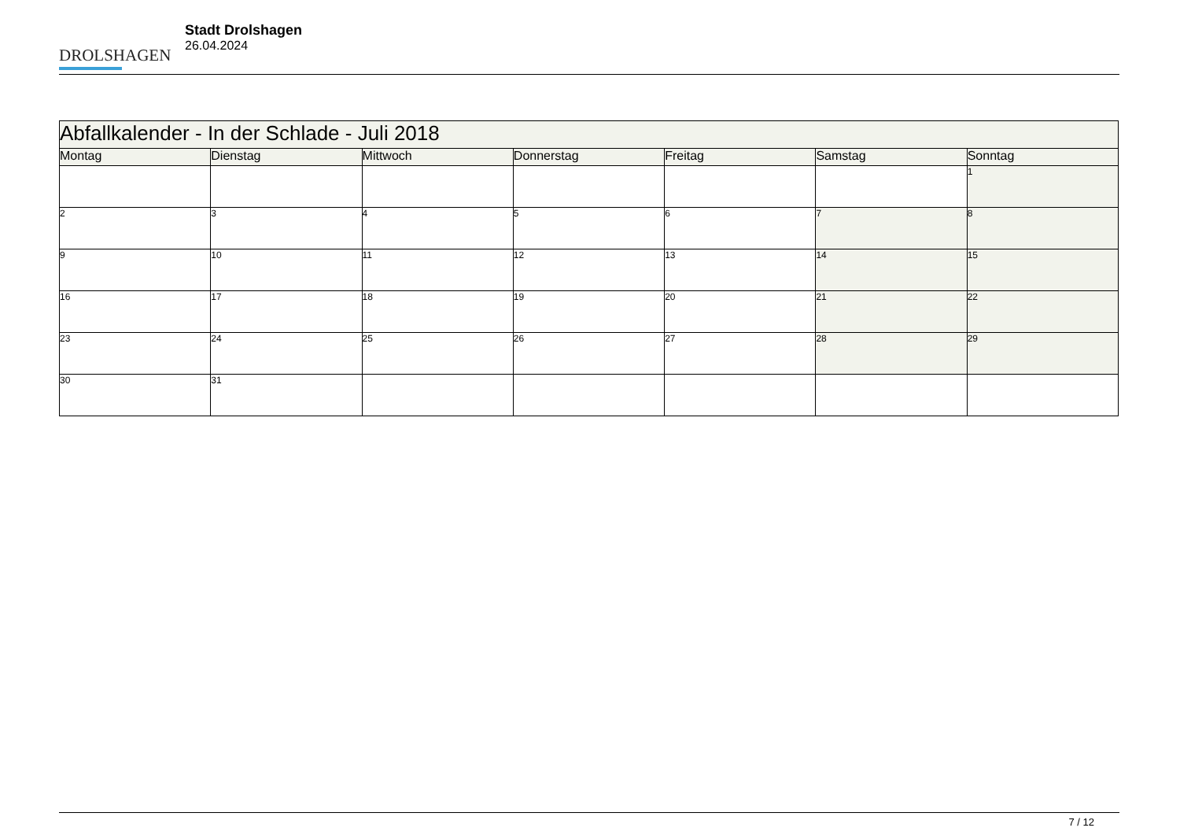DROLSHAGEN
Stadt Drolshagen
26.04.2024
| Abfallkalender - In der Schlade - Juli 2018 | | | | | | |
| --- | --- | --- | --- | --- | --- | --- |
| Montag | Dienstag | Mittwoch | Donnerstag | Freitag | Samstag | Sonntag |
| | | | | | | 1 |
| 2 | 3 | 4 | 5 | 6 | 7 | 8 |
| 9 | 10 | 11 | 12 | 13 | 14 | 15 |
| 16 | 17 | 18 | 19 | 20 | 21 | 22 |
| 23 | 24 | 25 | 26 | 27 | 28 | 29 |
| 30 | 31 | | | | | |
7 / 12